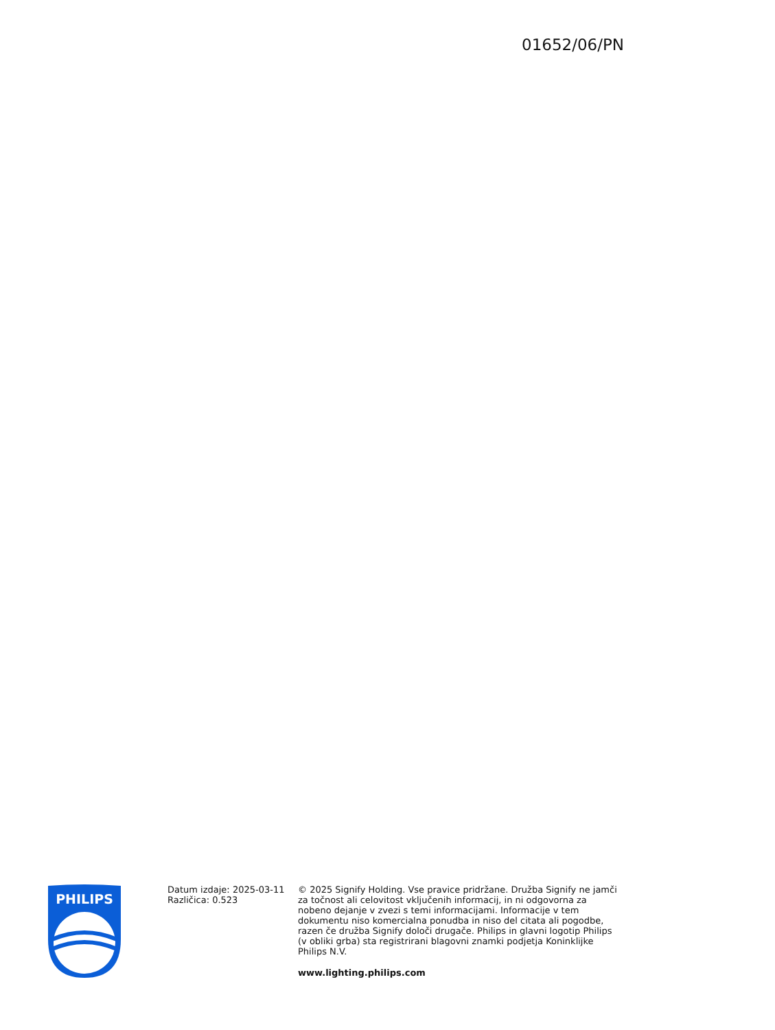01652/06/PN
PHILIPS
Datum izdaje: 2025-03-11
Različica: 0.523
© 2025 Signify Holding. Vse pravice pridržane. Družba Signify ne jamči za točnost ali celovitost vključenih informacij, in ni odgovorna za nobeno dejanje v zvezi s temi informacijami. Informacije v tem dokumentu niso komercialna ponudba in niso del citata ali pogodbe, razen če družba Signify določi drugače. Philips in glavni logotip Philips (v obliki grba) sta registrirani blagovni znamki podjetja Koninklijke Philips N.V.
www.lighting.philips.com